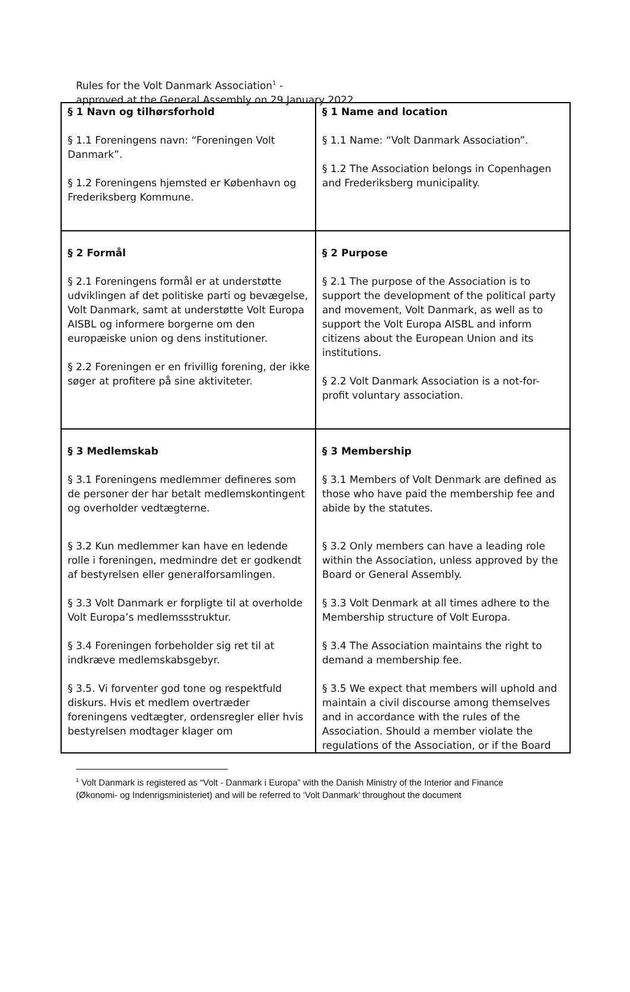Rules for the Volt Danmark Association<sup>1</sup> -
approved at the General Assembly on 29 January 2022.
| § 1 Navn og tilhørsforhold § 1.1 Foreningens navn: “Foreningen Volt Danmark”. § 1.2 Foreningens hjemsted er København og Frederiksberg Kommune. | § 1 Name and location § 1.1 Name: “Volt Danmark Association”. § 1.2 The Association belongs in Copenhagen and Frederiksberg municipality. |
| § 2 Formål § 2.1 Foreningens formål er at understøtte udviklingen af det politiske parti og bevægelse, Volt Danmark, samt at understøtte Volt Europa AISBL og informere borgerne om den europæiske union og dens institutioner. § 2.2 Foreningen er en frivillig forening, der ikke søger at profitere på sine aktiviteter. | § 2 Purpose § 2.1 The purpose of the Association is to support the development of the political party and movement, Volt Danmark, as well as to support the Volt Europa AISBL and inform citizens about the European Union and its institutions. § 2.2 Volt Danmark Association is a not-for-profit voluntary association. |
| § 3 Medlemskab § 3.1 Foreningens medlemmer defineres som de personer der har betalt medlemskontingent og overholder vedtægterne. § 3.2 Kun medlemmer kan have en ledende rolle i foreningen, medmindre det er godkendt af bestyrelsen eller generalforsamlingen. § 3.3 Volt Danmark er forpligte til at overholde Volt Europa’s medlemssstruktur. § 3.4 Foreningen forbeholder sig ret til at indkræve medlemskabsgebyr. § 3.5. Vi forventer god tone og respektfuld diskurs. Hvis et medlem overtræder foreningens vedtægter, ordensregler eller hvis bestyrelsen modtager klager om | § 3 Membership § 3.1 Members of Volt Denmark are defined as those who have paid the membership fee and abide by the statutes. § 3.2 Only members can have a leading role within the Association, unless approved by the Board or General Assembly. § 3.3 Volt Denmark at all times adhere to the Membership structure of Volt Europa. § 3.4 The Association maintains the right to demand a membership fee. § 3.5 We expect that members will uphold and maintain a civil discourse among themselves and in accordance with the rules of the Association. Should a member violate the regulations of the Association, or if the Board |
<sup>1</sup> Volt Danmark is registered as “Volt - Danmark i Europa” with the Danish Ministry of the Interior and Finance (Økonomi- og Indenrigsministeriet) and will be referred to ‘Volt Danmark’ throughout the document